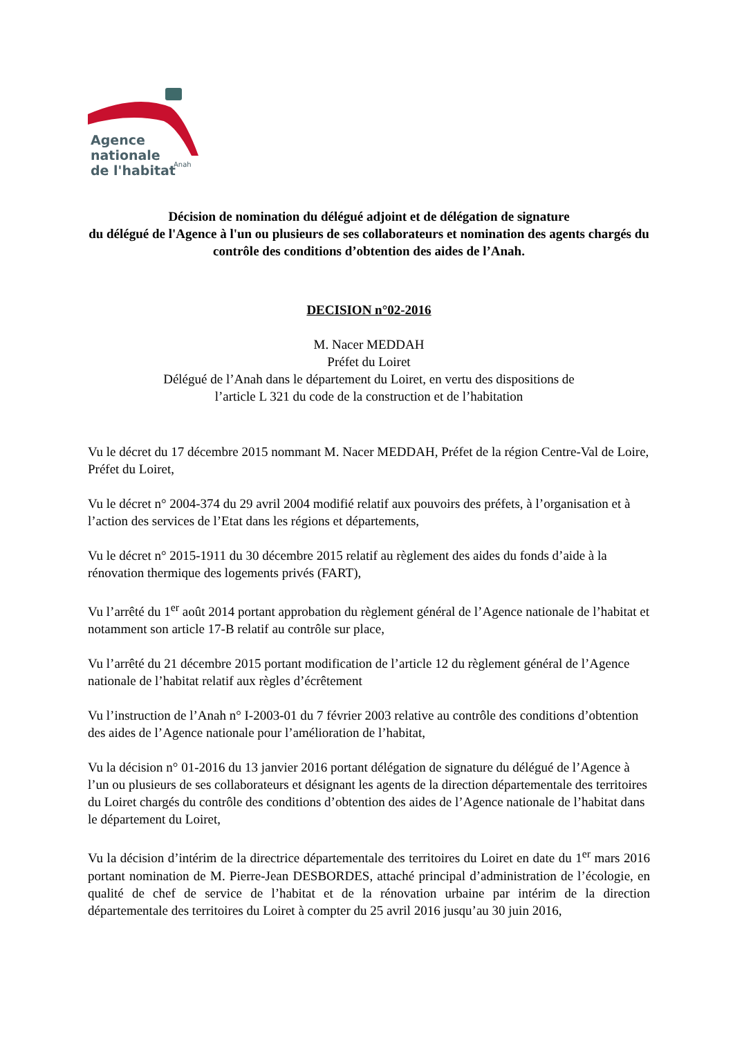Agence
nationale
de l'habitat
Anah
Décision de nomination du délégué adjoint et de délégation de signature
du délégué de l'Agence à l'un ou plusieurs de ses collaborateurs et nomination des agents chargés du contrôle des conditions d’obtention des aides de l’Anah.
DECISION n°02-2016
M. Nacer MEDDAH
Préfet du Loiret
Délégué de l’Anah dans le département du Loiret, en vertu des dispositions de
l’article L 321 du code de la construction et de l’habitation
Vu le décret du 17 décembre 2015 nommant M. Nacer MEDDAH, Préfet de la région Centre-Val de Loire, Préfet du Loiret,
Vu le décret n° 2004-374 du 29 avril 2004 modifié relatif aux pouvoirs des préfets, à l’organisation et à l’action des services de l’Etat dans les régions et départements,
Vu le décret n° 2015-1911 du 30 décembre 2015 relatif au règlement des aides du fonds d’aide à la rénovation thermique des logements privés (FART),
Vu l’arrêté du 1<sup>er</sup> août 2014 portant approbation du règlement général de l’Agence nationale de l’habitat et notamment son article 17-B relatif au contrôle sur place,
Vu l’arrêté du 21 décembre 2015 portant modification de l’article 12 du règlement général de l’Agence nationale de l’habitat relatif aux règles d’écrêtement
Vu l’instruction de l’Anah n° I-2003-01 du 7 février 2003 relative au contrôle des conditions d’obtention des aides de l’Agence nationale pour l’amélioration de l’habitat,
Vu la décision n° 01-2016 du 13 janvier 2016 portant délégation de signature du délégué de l’Agence à l’un ou plusieurs de ses collaborateurs et désignant les agents de la direction départementale des territoires du Loiret chargés du contrôle des conditions d’obtention des aides de l’Agence nationale de l’habitat dans le département du Loiret,
Vu la décision d’intérim de la directrice départementale des territoires du Loiret en date du 1<sup>er</sup> mars 2016 portant nomination de M. Pierre-Jean DESBORDES, attaché principal d’administration de l’écologie, en qualité de chef de service de l’habitat et de la rénovation urbaine par intérim de la direction départementale des territoires du Loiret à compter du 25 avril 2016 jusqu’au 30 juin 2016,